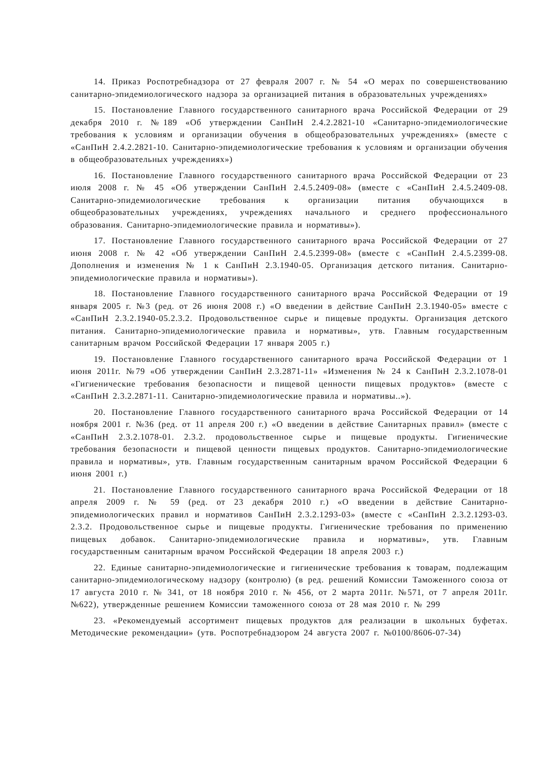14. Приказ Роспотребнадзора от 27 февраля 2007 г. № 54 «О мерах по совершенствованию санитарно-эпидемиологического надзора за организацией питания в образовательных учреждениях»
15. Постановление Главного государственного санитарного врача Российской Федерации от 29 декабря 2010 г. №189 «Об утверждении СанПиН 2.4.2.2821-10 «Санитарно-эпидемиологические требования к условиям и организации обучения в общеобразовательных учреждениях» (вместе с «СанПиН 2.4.2.2821-10. Санитарно-эпидемиологические требования к условиям и организации обучения в общеобразовательных учреждениях»)
16. Постановление Главного государственного санитарного врача Российской Федерации от 23 июля 2008 г. № 45 «Об утверждении СанПиН 2.4.5.2409-08» (вместе с «СанПиН 2.4.5.2409-08. Санитарно-эпидемиологические требования к организации питания обучающихся в общеобразовательных учреждениях, учреждениях начального и среднего профессионального образования. Санитарно-эпидемиологические правила и нормативы»).
17. Постановление Главного государственного санитарного врача Российской Федерации от 27 июня 2008 г. № 42 «Об утверждении СанПиН 2.4.5.2399-08» (вместе с «СанПиН 2.4.5.2399-08. Дополнения и изменения № 1 к СанПиН 2.3.1940-05. Организация детского питания. Санитарно-эпидемиологические правила и нормативы»).
18. Постановление Главного государственного санитарного врача Российской Федерации от 19 января 2005 г. №3 (ред. от 26 июня 2008 г.) «О введении в действие СанПиН 2.3.1940-05» вместе с «СанПиН 2.3.2.1940-05.2.3.2. Продовольственное сырье и пищевые продукты. Организация детского питания. Санитарно-эпидемиологические правила и нормативы», утв. Главным государственным санитарным врачом Российской Федерации 17 января 2005 г.)
19. Постановление Главного государственного санитарного врача Российской Федерации от 1 июня 2011г. №79 «Об утверждении СанПиН 2.3.2871-11» «Изменения № 24 к СанПиН 2.3.2.1078-01 «Гигиенические требования безопасности и пищевой ценности пищевых продуктов» (вместе с «СанПиН 2.3.2.2871-11. Санитарно-эпидемиологические правила и нормативы..»).
20. Постановление Главного государственного санитарного врача Российской Федерации от 14 ноября 2001 г. №36 (ред. от 11 апреля 200 г.) «О введении в действие Санитарных правил» (вместе с «СанПиН 2.3.2.1078-01. 2.3.2. продовольственное сырье и пищевые продукты. Гигиенические требования безопасности и пищевой ценности пищевых продуктов. Санитарно-эпидемиологические правила и нормативы», утв. Главным государственным санитарным врачом Российской Федерации 6 июня 2001 г.)
21. Постановление Главного государственного санитарного врача Российской Федерации от 18 апреля 2009 г. № 59 (ред. от 23 декабря 2010 г.) «О введении в действие Санитарно-эпидемиологических правил и нормативов СанПиН 2.3.2.1293-03» (вместе с «СанПиН 2.3.2.1293-03. 2.3.2. Продовольственное сырье и пищевые продукты. Гигиенические требования по применению пищевых добавок. Санитарно-эпидемиологические правила и нормативы», утв. Главным государственным санитарным врачом Российской Федерации 18 апреля 2003 г.)
22. Единые санитарно-эпидемиологические и гигиенические требования к товарам, подлежащим санитарно-эпидемиологическому надзору (контролю) (в ред. решений Комиссии Таможенного союза от 17 августа 2010 г. № 341, от 18 ноября 2010 г. № 456, от 2 марта 2011г. №571, от 7 апреля 2011г. №622), утвержденные решением Комиссии таможенного союза от 28 мая 2010 г. № 299
23. «Рекомендуемый ассортимент пищевых продуктов для реализации в школьных буфетах. Методические рекомендации» (утв. Роспотребнадзором 24 августа 2007 г. №0100/8606-07-34)